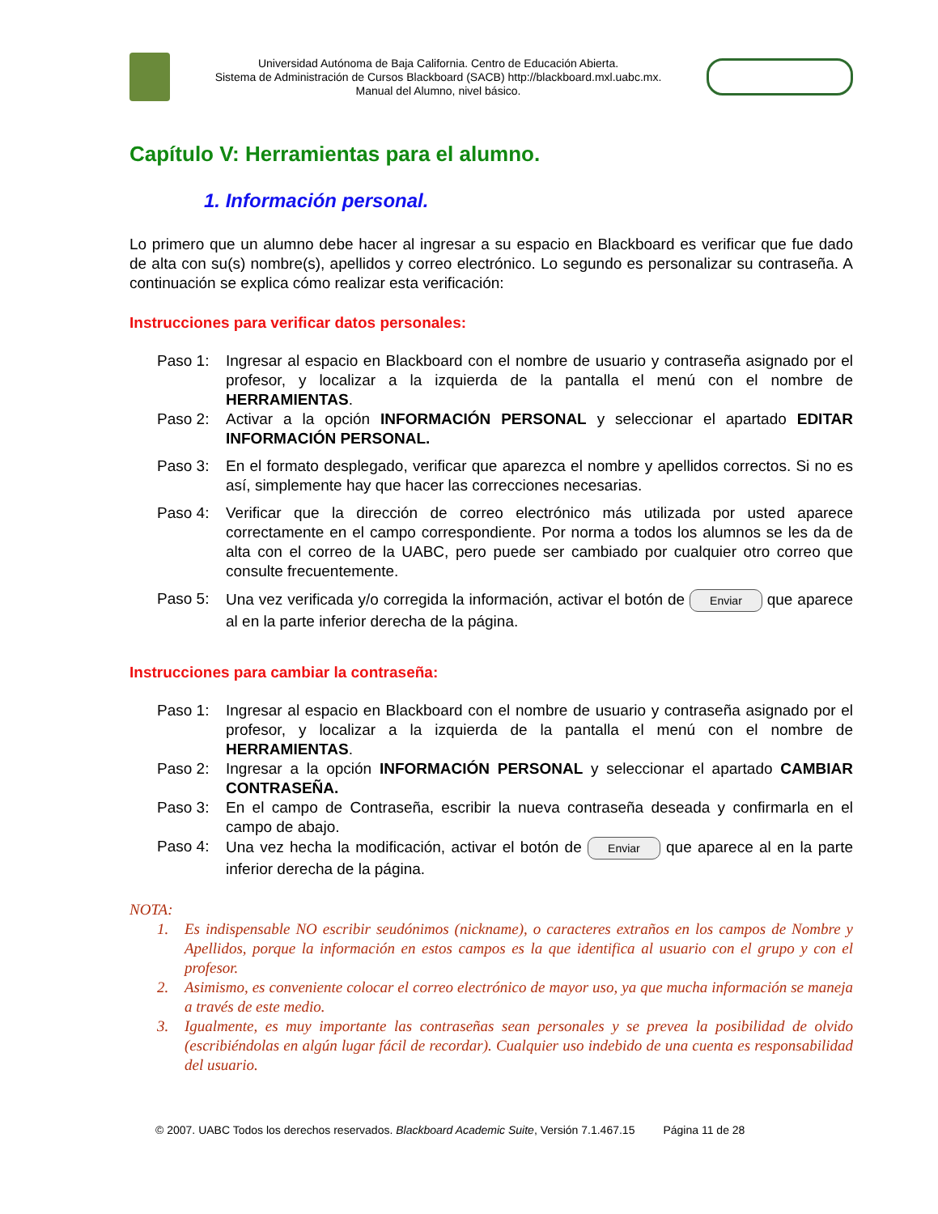Universidad Autónoma de Baja California. Centro de Educación Abierta.
Sistema de Administración de Cursos Blackboard (SACB) http://blackboard.mxl.uabc.mx.
Manual del Alumno, nivel básico.
Capítulo V: Herramientas para el alumno.
1. Información personal.
Lo primero que un alumno debe hacer al ingresar a su espacio en Blackboard es verificar que fue dado de alta con su(s) nombre(s), apellidos y correo electrónico. Lo segundo es personalizar su contraseña. A continuación se explica cómo realizar esta verificación:
Instrucciones para verificar datos personales:
Paso 1: Ingresar al espacio en Blackboard con el nombre de usuario y contraseña asignado por el profesor, y localizar a la izquierda de la pantalla el menú con el nombre de HERRAMIENTAS.
Paso 2: Activar a la opción INFORMACIÓN PERSONAL y seleccionar el apartado EDITAR INFORMACIÓN PERSONAL.
Paso 3: En el formato desplegado, verificar que aparezca el nombre y apellidos correctos. Si no es así, simplemente hay que hacer las correcciones necesarias.
Paso 4: Verificar que la dirección de correo electrónico más utilizada por usted aparece correctamente en el campo correspondiente. Por norma a todos los alumnos se les da de alta con el correo de la UABC, pero puede ser cambiado por cualquier otro correo que consulte frecuentemente.
Paso 5: Una vez verificada y/o corregida la información, activar el botón de Enviar que aparece al en la parte inferior derecha de la página.
Instrucciones para cambiar la contraseña:
Paso 1: Ingresar al espacio en Blackboard con el nombre de usuario y contraseña asignado por el profesor, y localizar a la izquierda de la pantalla el menú con el nombre de HERRAMIENTAS.
Paso 2: Ingresar a la opción INFORMACIÓN PERSONAL y seleccionar el apartado CAMBIAR CONTRASEÑA.
Paso 3: En el campo de Contraseña, escribir la nueva contraseña deseada y confirmarla en el campo de abajo.
Paso 4: Una vez hecha la modificación, activar el botón de Enviar que aparece al en la parte inferior derecha de la página.
NOTA:
1. Es indispensable NO escribir seudónimos (nickname), o caracteres extraños en los campos de Nombre y Apellidos, porque la información en estos campos es la que identifica al usuario con el grupo y con el profesor.
2. Asimismo, es conveniente colocar el correo electrónico de mayor uso, ya que mucha información se maneja a través de este medio.
3. Igualmente, es muy importante las contraseñas sean personales y se prevea la posibilidad de olvido (escribiéndolas en algún lugar fácil de recordar). Cualquier uso indebido de una cuenta es responsabilidad del usuario.
© 2007. UABC Todos los derechos reservados. Blackboard Academic Suite, Versión 7.1.467.15 Página 11 de 28